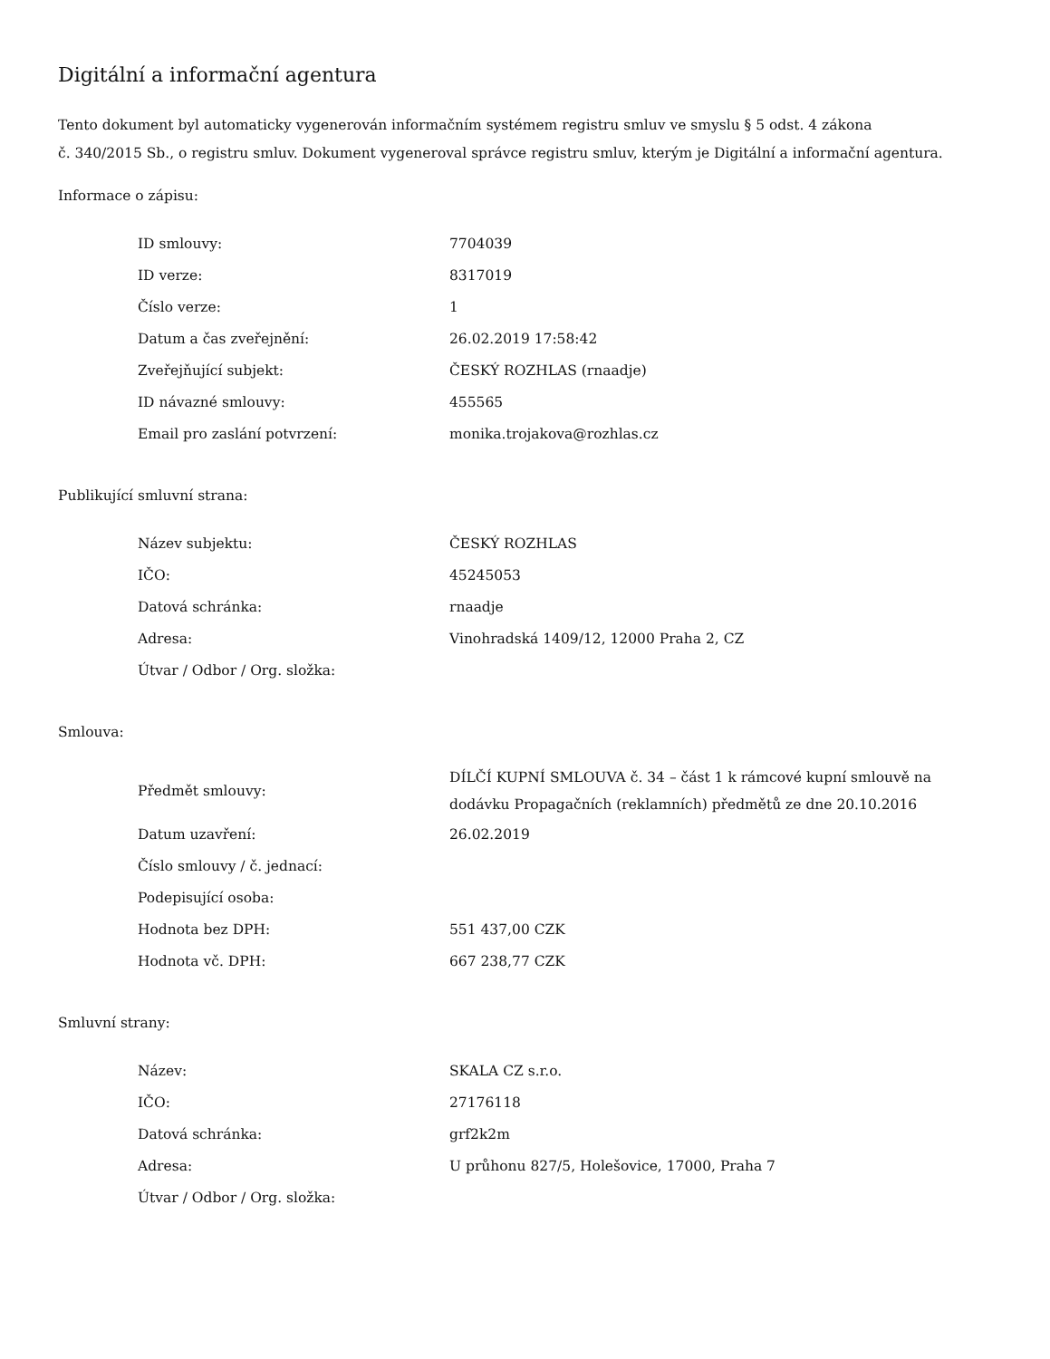Digitální a informační agentura
Tento dokument byl automaticky vygenerován informačním systémem registru smluv ve smyslu § 5 odst. 4 zákona
č. 340/2015 Sb., o registru smluv. Dokument vygeneroval správce registru smluv, kterým je Digitální a informační agentura.
Informace o zápisu:
| ID smlouvy: | 7704039 |
| ID verze: | 8317019 |
| Číslo verze: | 1 |
| Datum a čas zveřejnění: | 26.02.2019 17:58:42 |
| Zveřejňující subjekt: | ČESKÝ ROZHLAS (rnaadje) |
| ID návazné smlouvy: | 455565 |
| Email pro zaslání potvrzení: | monika.trojakova@rozhlas.cz |
Publikující smluvní strana:
| Název subjektu: | ČESKÝ ROZHLAS |
| IČO: | 45245053 |
| Datová schránka: | rnaadje |
| Adresa: | Vinohradská 1409/12, 12000 Praha 2, CZ |
| Útvar / Odbor / Org. složka: | |
Smlouva:
| Předmět smlouvy: | DÍLČÍ KUPNÍ SMLOUVA č. 34 – část 1 k rámcové kupní smlouvě na dodávku Propagačních (reklamních) předmětů ze dne 20.10.2016 |
| Datum uzavření: | 26.02.2019 |
| Číslo smlouvy / č. jednací: | |
| Podepisující osoba: | |
| Hodnota bez DPH: | 551 437,00 CZK |
| Hodnota vč. DPH: | 667 238,77 CZK |
Smluvní strany:
| Název: | SKALA CZ s.r.o. |
| IČO: | 27176118 |
| Datová schránka: | grf2k2m |
| Adresa: | U průhonu 827/5, Holešovice, 17000, Praha 7 |
| Útvar / Odbor / Org. složka: | |